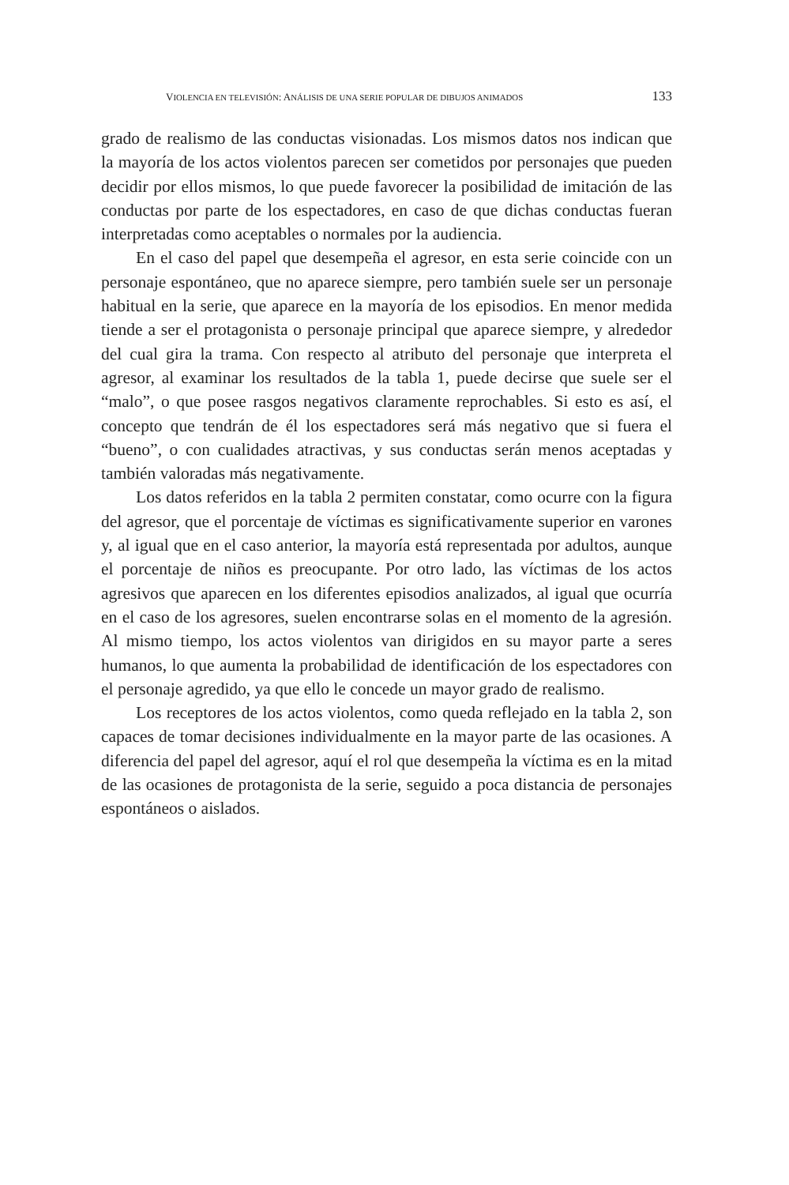VIOLENCIA EN TELEVISIÓN: ANÁLISIS DE UNA SERIE POPULAR DE DIBUJOS ANIMADOS 133
grado de realismo de las conductas visionadas. Los mismos datos nos indican que la mayoría de los actos violentos parecen ser cometidos por personajes que pueden decidir por ellos mismos, lo que puede favorecer la posibilidad de imitación de las conductas por parte de los espectadores, en caso de que dichas conductas fueran interpretadas como aceptables o normales por la audiencia.
En el caso del papel que desempeña el agresor, en esta serie coincide con un personaje espontáneo, que no aparece siempre, pero también suele ser un personaje habitual en la serie, que aparece en la mayoría de los episodios. En menor medida tiende a ser el protagonista o personaje principal que aparece siempre, y alrededor del cual gira la trama. Con respecto al atributo del personaje que interpreta el agresor, al examinar los resultados de la tabla 1, puede decirse que suele ser el “malo”, o que posee rasgos negativos claramente reprochables. Si esto es así, el concepto que tendrán de él los espectadores será más negativo que si fuera el “bueno”, o con cualidades atractivas, y sus conductas serán menos aceptadas y también valoradas más negativamente.
Los datos referidos en la tabla 2 permiten constatar, como ocurre con la figura del agresor, que el porcentaje de víctimas es significativamente superior en varones y, al igual que en el caso anterior, la mayoría está representada por adultos, aunque el porcentaje de niños es preocupante. Por otro lado, las víctimas de los actos agresivos que aparecen en los diferentes episodios analizados, al igual que ocurría en el caso de los agresores, suelen encontrarse solas en el momento de la agresión. Al mismo tiempo, los actos violentos van dirigidos en su mayor parte a seres humanos, lo que aumenta la probabilidad de identificación de los espectadores con el personaje agredido, ya que ello le concede un mayor grado de realismo.
Los receptores de los actos violentos, como queda reflejado en la tabla 2, son capaces de tomar decisiones individualmente en la mayor parte de las ocasiones. A diferencia del papel del agresor, aquí el rol que desempeña la víctima es en la mitad de las ocasiones de protagonista de la serie, seguido a poca distancia de personajes espontáneos o aislados.